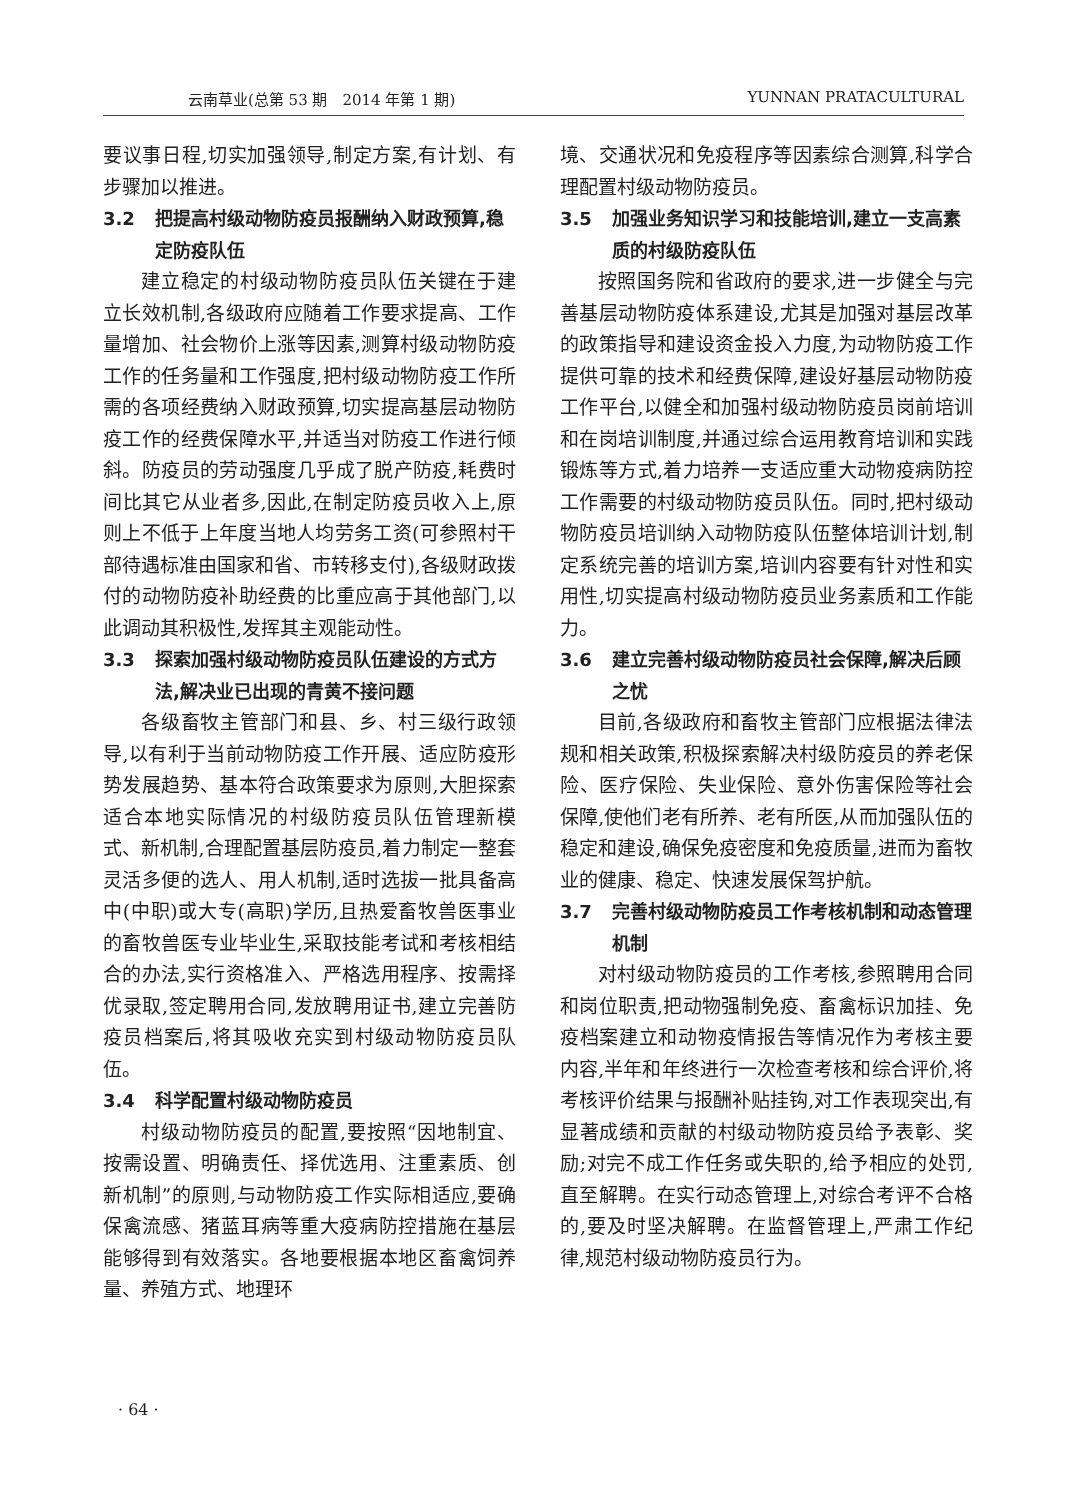云南草业(总第 53 期　2014 年第 1 期) YUNNAN PRATACULTURAL
要议事日程,切实加强领导,制定方案,有计划、有步骤加以推进。
3.2 把提高村级动物防疫员报酬纳入财政预算,稳定防疫队伍
建立稳定的村级动物防疫员队伍关键在于建立长效机制,各级政府应随着工作要求提高、工作量增加、社会物价上涨等因素,测算村级动物防疫工作的任务量和工作强度,把村级动物防疫工作所需的各项经费纳入财政预算,切实提高基层动物防疫工作的经费保障水平,并适当对防疫工作进行倾斜。防疫员的劳动强度几乎成了脱产防疫,耗费时间比其它从业者多,因此,在制定防疫员收入上,原则上不低于上年度当地人均劳务工资(可参照村干部待遇标准由国家和省、市转移支付),各级财政拨付的动物防疫补助经费的比重应高于其他部门,以此调动其积极性,发挥其主观能动性。
3.3 探索加强村级动物防疫员队伍建设的方式方法,解决业已出现的青黄不接问题
各级畜牧主管部门和县、乡、村三级行政领导,以有利于当前动物防疫工作开展、适应防疫形势发展趋势、基本符合政策要求为原则,大胆探索适合本地实际情况的村级防疫员队伍管理新模式、新机制,合理配置基层防疫员,着力制定一整套灵活多便的选人、用人机制,适时选拔一批具备高中(中职)或大专(高职)学历,且热爱畜牧兽医事业的畜牧兽医专业毕业生,采取技能考试和考核相结合的办法,实行资格准入、严格选用程序、按需择优录取,签定聘用合同,发放聘用证书,建立完善防疫员档案后,将其吸收充实到村级动物防疫员队伍。
3.4 科学配置村级动物防疫员
村级动物防疫员的配置,要按照“因地制宜、按需设置、明确责任、择优选用、注重素质、创新机制”的原则,与动物防疫工作实际相适应,要确保禽流感、猪蓝耳病等重大疫病防控措施在基层能够得到有效落实。各地要根据本地区畜禽饲养量、养殖方式、地理环
境、交通状况和免疫程序等因素综合测算,科学合理配置村级动物防疫员。
3.5 加强业务知识学习和技能培训,建立一支高素质的村级防疫队伍
按照国务院和省政府的要求,进一步健全与完善基层动物防疫体系建设,尤其是加强对基层改革的政策指导和建设资金投入力度,为动物防疫工作提供可靠的技术和经费保障,建设好基层动物防疫工作平台,以健全和加强村级动物防疫员岗前培训和在岗培训制度,并通过综合运用教育培训和实践锻炼等方式,着力培养一支适应重大动物疫病防控工作需要的村级动物防疫员队伍。同时,把村级动物防疫员培训纳入动物防疫队伍整体培训计划,制定系统完善的培训方案,培训内容要有针对性和实用性,切实提高村级动物防疫员业务素质和工作能力。
3.6 建立完善村级动物防疫员社会保障,解决后顾之忧
目前,各级政府和畜牧主管部门应根据法律法规和相关政策,积极探索解决村级防疫员的养老保险、医疗保险、失业保险、意外伤害保险等社会保障,使他们老有所养、老有所医,从而加强队伍的稳定和建设,确保免疫密度和免疫质量,进而为畜牧业的健康、稳定、快速发展保驾护航。
3.7 完善村级动物防疫员工作考核机制和动态管理机制
对村级动物防疫员的工作考核,参照聘用合同和岗位职责,把动物强制免疫、畜禽标识加挂、免疫档案建立和动物疫情报告等情况作为考核主要内容,半年和年终进行一次检查考核和综合评价,将考核评价结果与报酬补贴挂钩,对工作表现突出,有显著成绩和贡献的村级动物防疫员给予表彰、奖励;对完不成工作任务或失职的,给予相应的处罚,直至解聘。在实行动态管理上,对综合考评不合格的,要及时坚决解聘。在监督管理上,严肃工作纪律,规范村级动物防疫员行为。
· 64 ·